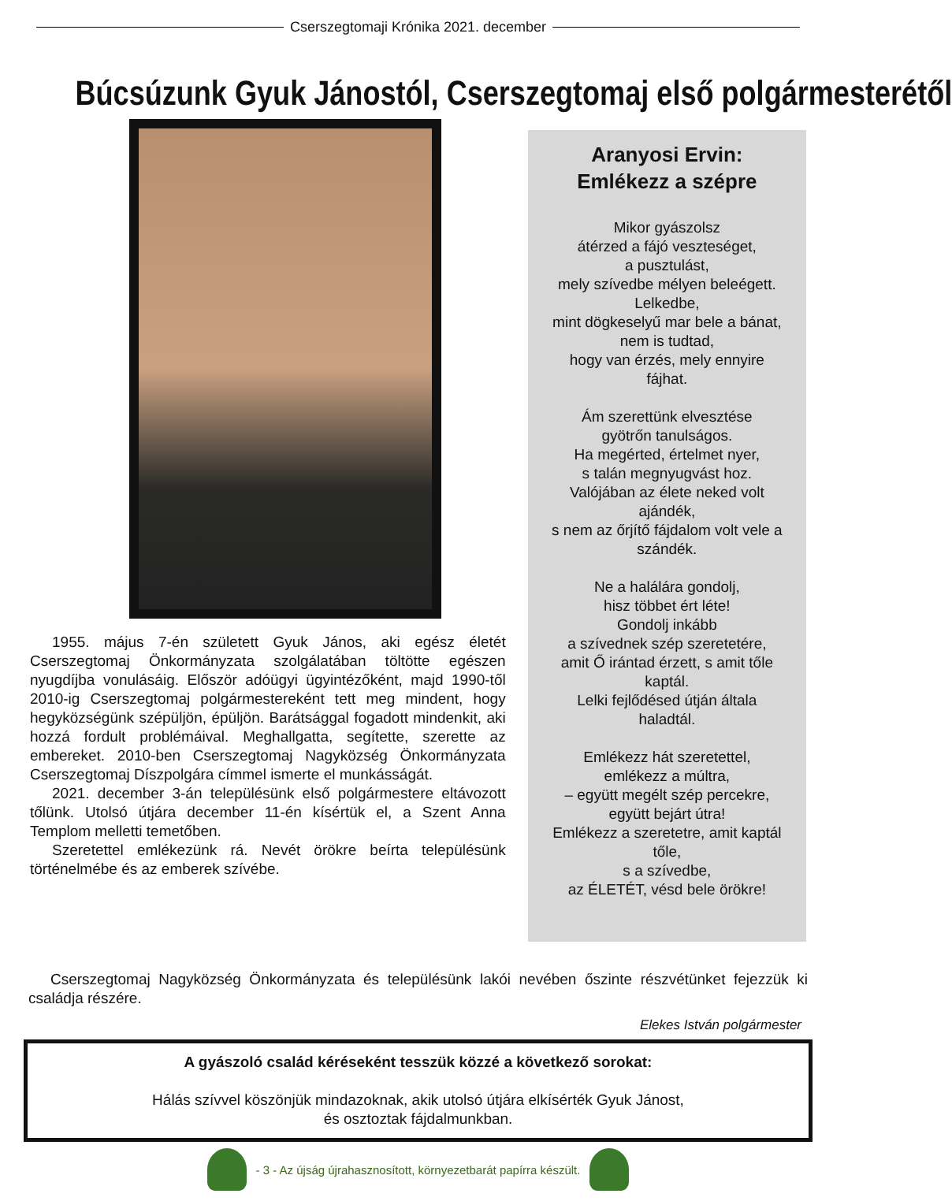Cserszegtomaji Krónika 2021. december
Búcsúzunk Gyuk Jánostól, Cserszegtomaj első polgármesterétől
1955. május 7-én született Gyuk János, aki egész életét Cserszegtomaj Önkormányzata szolgálatában töltötte egészen nyugdíjba vonulásáig. Először adóügyi ügyintézőként, majd 1990-től 2010-ig Cserszegtomaj polgármestereként tett meg mindent, hogy hegyközségünk szépüljön, épüljön. Barátsággal fogadott mindenkit, aki hozzá fordult problémáival. Meghallgatta, segítette, szerette az embereket. 2010-ben Cserszegtomaj Nagyközség Önkormányzata Cserszegtomaj Díszpolgára címmel ismerte el munkásságát.
2021. december 3-án településünk első polgármestere eltávozott tőlünk. Utolsó útjára december 11-én kísértük el, a Szent Anna Templom melletti temetőben.
Szeretettel emlékezünk rá. Nevét örökre beírta településünk történelmébe és az emberek szívébe.
Aranyosi Ervin:
Emlékezz a szépre
Mikor gyászolsz
átérzed a fájó veszteséget,
a pusztulást,
mely szívedbe mélyen beleégett.
Lelkedbe,
mint dögkeselyű mar bele a bánat,
nem is tudtad,
hogy van érzés, mely ennyire
fájhat.
Ám szerettünk elvesztése
gyötrőn tanulságos.
Ha megérted, értelmet nyer,
s talán megnyugvást hoz.
Valójában az élete neked volt
ajándék,
s nem az őrjítő fájdalom volt vele a
szándék.
Ne a halálára gondolj,
hisz többet ért léte!
Gondolj inkább
a szívednek szép szeretetére,
amit Ő irántad érzett, s amit tőle
kaptál.
Lelki fejlődésed útján általa
haladtál.
Emlékezz hát szeretettel,
emlékezz a múltra,
– együtt megélt szép percekre,
együtt bejárt útra!
Emlékezz a szeretetre, amit kaptál
tőle,
s a szívedbe,
az ÉLETÉT, vésd bele örökre!
Cserszegtomaj Nagyközség Önkormányzata és településünk lakói nevében őszinte részvétünket fejezzük ki családja részére.
Elekes István polgármester
A gyászoló család kéréseként tesszük közzé a következő sorokat:
Hálás szívvel köszönjük mindazoknak, akik utolsó útjára elkísérték Gyuk Jánost,
és osztoztak fájdalmunkban.
- 3 - Az újság újrahasznosított, környezetbarát papírra készült.